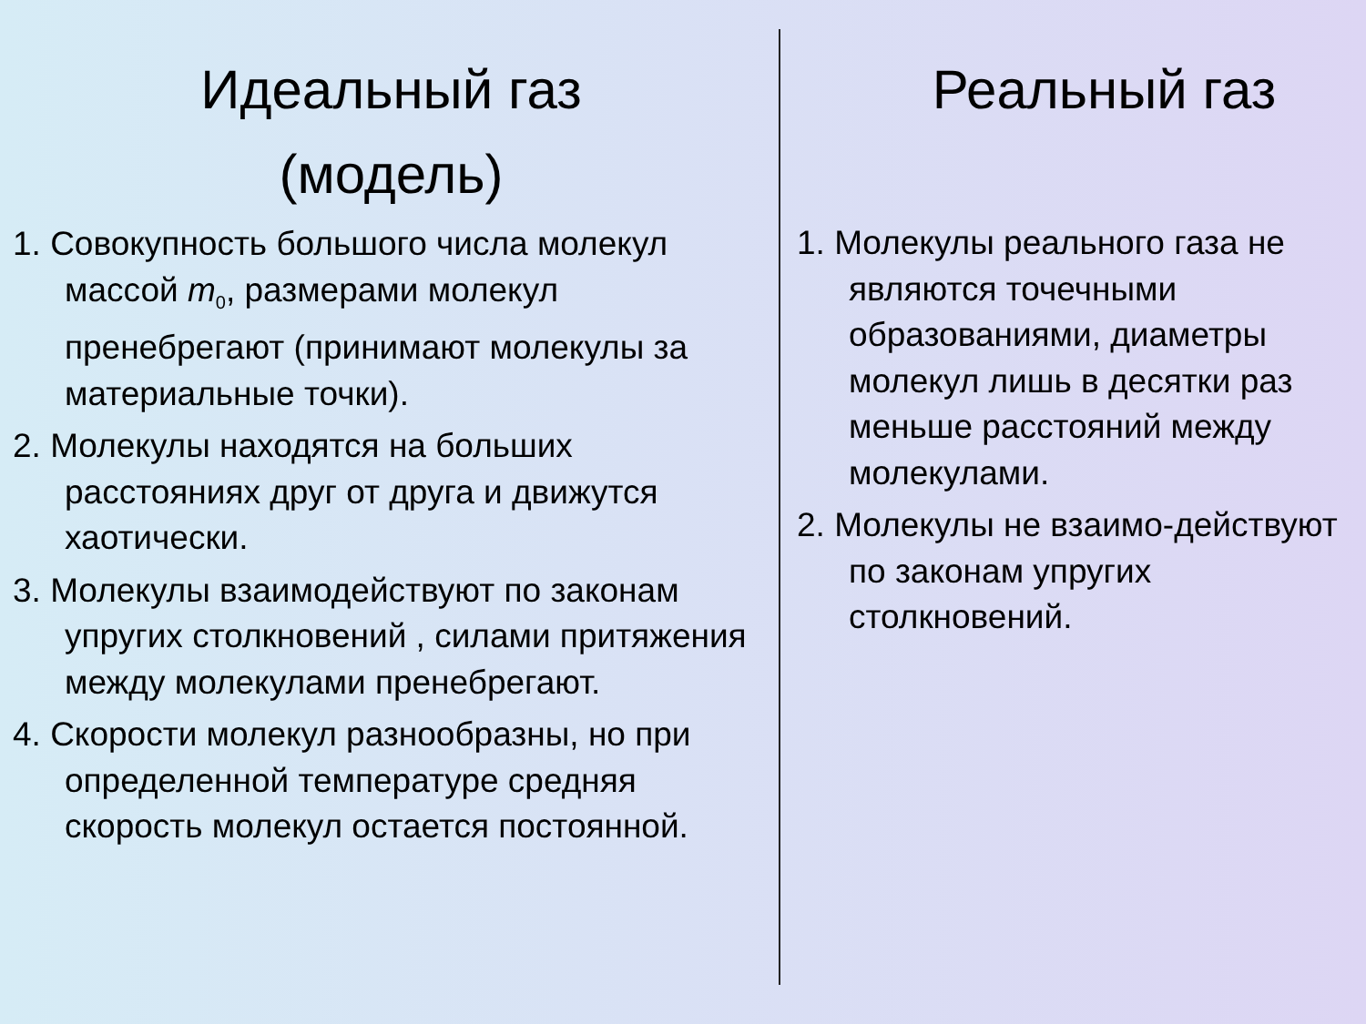Идеальный газ
(модель)
1. Совокупность большого числа молекул массой m<sub>0</sub>, размерами молекул пренебрегают (принимают молекулы за материальные точки).
2. Молекулы находятся на больших расстояниях друг от друга и движутся хаотически.
3. Молекулы взаимодействуют по законам упругих столкновений , силами притяжения между молекулами пренебрегают.
4. Скорости молекул разнообразны, но при определенной температуре средняя скорость молекул остается постоянной.
Реальный газ
1. Молекулы реального газа не являются точечными образованиями, диаметры молекул лишь в десятки раз меньше расстояний между молекулами.
2. Молекулы не взаимо-действуют по законам упругих столкновений.